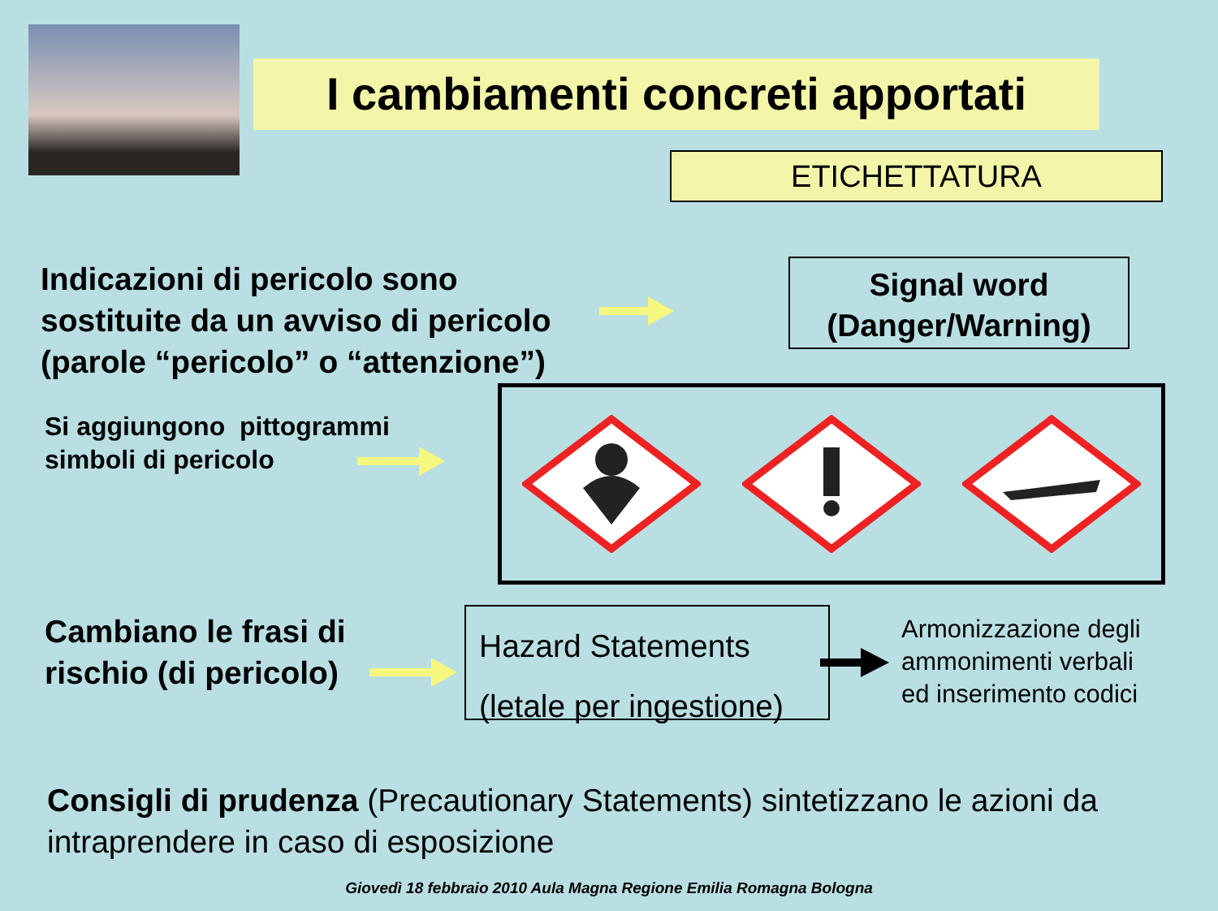I cambiamenti concreti apportati
ETICHETTATURA
Indicazioni di pericolo sono
sostituite da un avviso di pericolo
(parole “pericolo” o “attenzione”)
Signal word
(Danger/Warning)
Si aggiungono pittogrammi
simboli di pericolo
Cambiano le frasi di
rischio (di pericolo)
Hazard Statements
(letale per ingestione)
Armonizzazione degli
ammonimenti verbali
ed inserimento codici
Consigli di prudenza (Precautionary Statements) sintetizzano le azioni da intraprendere in caso di esposizione
Giovedì 18 febbraio 2010 Aula Magna Regione Emilia Romagna Bologna